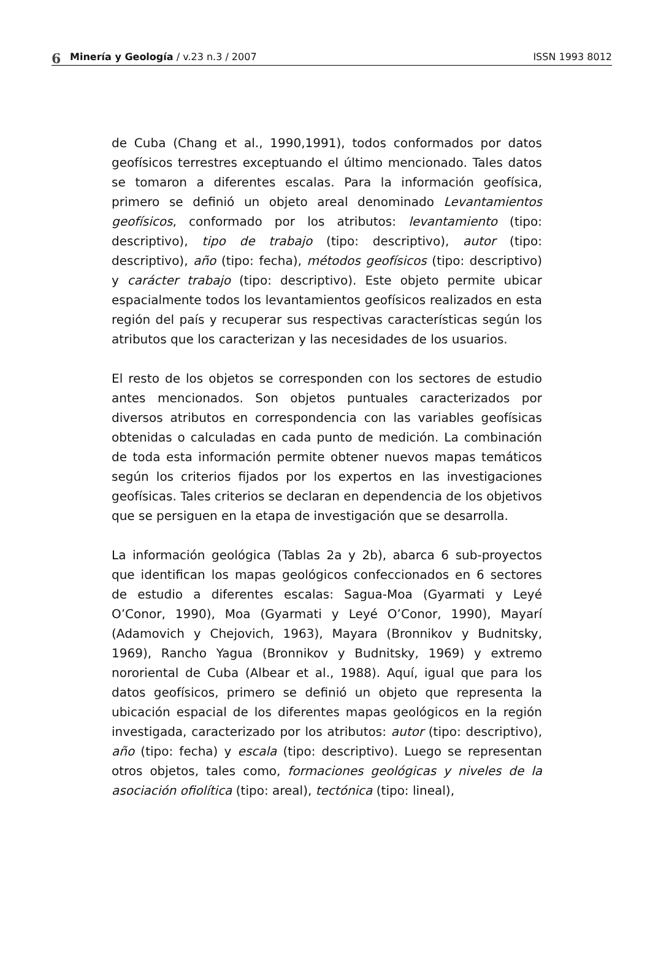6 Minería y Geología / v.23 n.3 / 2007 ISSN 1993 8012
de Cuba (Chang et al., 1990,1991), todos conformados por datos geofísicos terrestres exceptuando el último mencionado. Tales datos se tomaron a diferentes escalas. Para la información geofísica, primero se definió un objeto areal denominado Levantamientos geofísicos, conformado por los atributos: levantamiento (tipo: descriptivo), tipo de trabajo (tipo: descriptivo), autor (tipo: descriptivo), año (tipo: fecha), métodos geofísicos (tipo: descriptivo) y carácter trabajo (tipo: descriptivo). Este objeto permite ubicar espacialmente todos los levantamientos geofísicos realizados en esta región del país y recuperar sus respectivas características según los atributos que los caracterizan y las necesidades de los usuarios.
El resto de los objetos se corresponden con los sectores de estudio antes mencionados. Son objetos puntuales caracterizados por diversos atributos en correspondencia con las variables geofísicas obtenidas o calculadas en cada punto de medición. La combinación de toda esta información permite obtener nuevos mapas temáticos según los criterios fijados por los expertos en las investigaciones geofísicas. Tales criterios se declaran en dependencia de los objetivos que se persiguen en la etapa de investigación que se desarrolla.
La información geológica (Tablas 2a y 2b), abarca 6 sub-proyectos que identifican los mapas geológicos confeccionados en 6 sectores de estudio a diferentes escalas: Sagua-Moa (Gyarmati y Leyé O’Conor, 1990), Moa (Gyarmati y Leyé O’Conor, 1990), Mayarí (Adamovich y Chejovich, 1963), Mayara (Bronnikov y Budnitsky, 1969), Rancho Yagua (Bronnikov y Budnitsky, 1969) y extremo nororiental de Cuba (Albear et al., 1988). Aquí, igual que para los datos geofísicos, primero se definió un objeto que representa la ubicación espacial de los diferentes mapas geológicos en la región investigada, caracterizado por los atributos: autor (tipo: descriptivo), año (tipo: fecha) y escala (tipo: descriptivo). Luego se representan otros objetos, tales como, formaciones geológicas y niveles de la asociación ofiolítica (tipo: areal), tectónica (tipo: lineal),